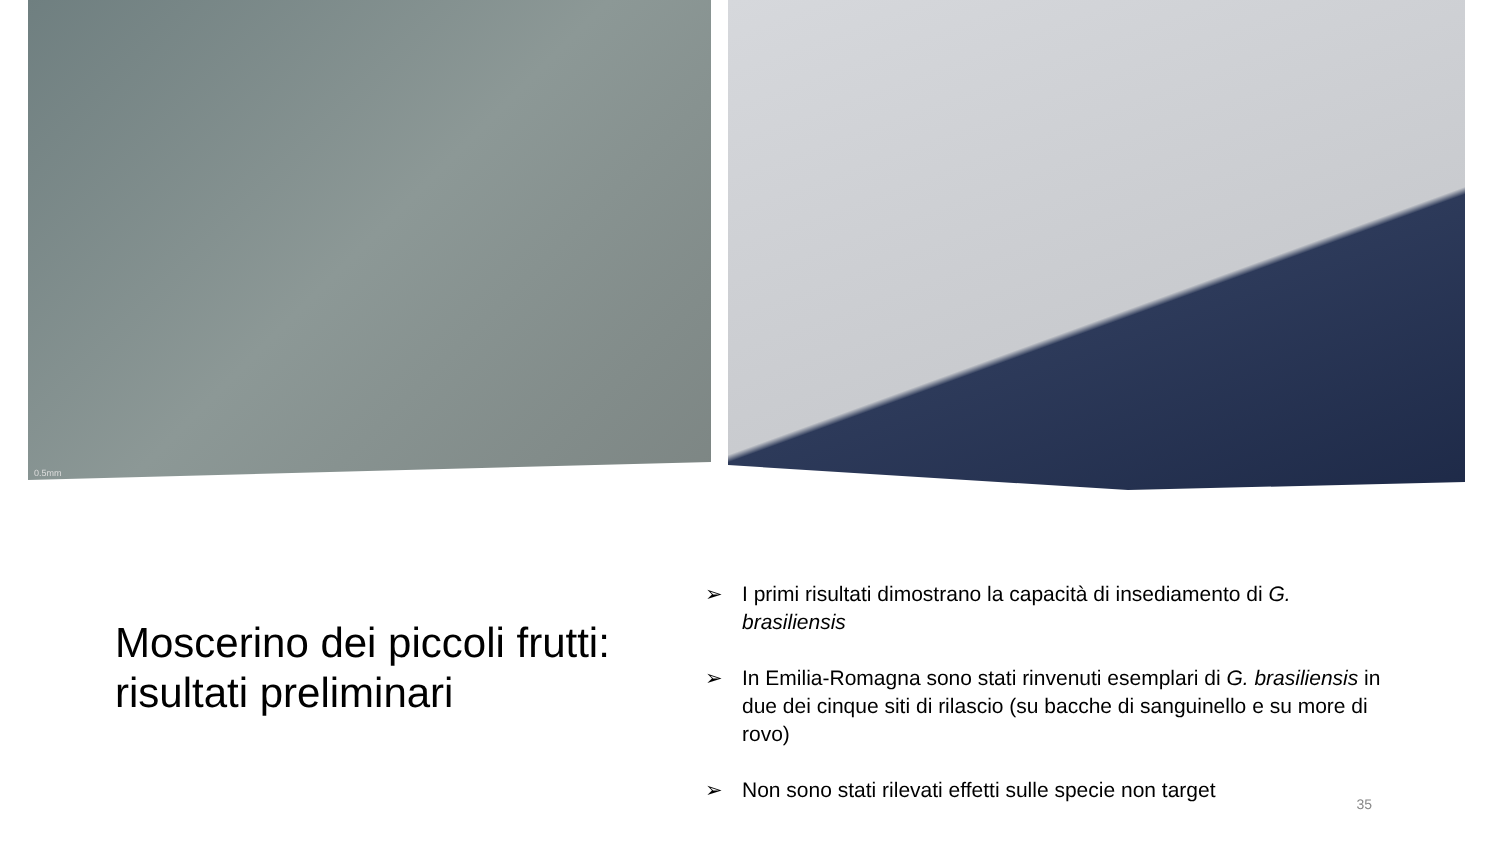0.5mm
Moscerino dei piccoli frutti: risultati preliminari
➢ I primi risultati dimostrano la capacità di insediamento di G. brasiliensis
➢ In Emilia-Romagna sono stati rinvenuti esemplari di G. brasiliensis in due dei cinque siti di rilascio (su bacche di sanguinello e su more di rovo)
➢ Non sono stati rilevati effetti sulle specie non target
35